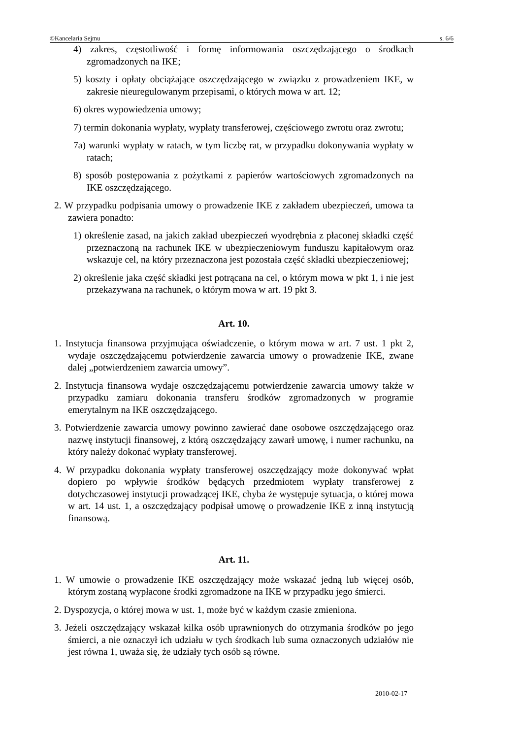©Kancelaria Sejmu s. 6/6
4) zakres, częstotliwość i formę informowania oszczędzającego o środkach zgromadzonych na IKE;
5) koszty i opłaty obciążające oszczędzającego w związku z prowadzeniem IKE, w zakresie nieuregulowanym przepisami, o których mowa w art. 12;
6) okres wypowiedzenia umowy;
7) termin dokonania wypłaty, wypłaty transferowej, częściowego zwrotu oraz zwrotu;
7a) warunki wypłaty w ratach, w tym liczbę rat, w przypadku dokonywania wypłaty w ratach;
8) sposób postępowania z pożytkami z papierów wartościowych zgromadzonych na IKE oszczędzającego.
2. W przypadku podpisania umowy o prowadzenie IKE z zakładem ubezpieczeń, umowa ta zawiera ponadto:
1) określenie zasad, na jakich zakład ubezpieczeń wyodrębnia z płaconej składki część przeznaczoną na rachunek IKE w ubezpieczeniowym funduszu kapitałowym oraz wskazuje cel, na który przeznaczona jest pozostała część składki ubezpieczeniowej;
2) określenie jaka część składki jest potrącana na cel, o którym mowa w pkt 1, i nie jest przekazywana na rachunek, o którym mowa w art. 19 pkt 3.
Art. 10.
1. Instytucja finansowa przyjmująca oświadczenie, o którym mowa w art. 7 ust. 1 pkt 2, wydaje oszczędzającemu potwierdzenie zawarcia umowy o prowadzenie IKE, zwane dalej „potwierdzeniem zawarcia umowy”.
2. Instytucja finansowa wydaje oszczędzającemu potwierdzenie zawarcia umowy także w przypadku zamiaru dokonania transferu środków zgromadzonych w programie emerytalnym na IKE oszczędzającego.
3. Potwierdzenie zawarcia umowy powinno zawierać dane osobowe oszczędzającego oraz nazwę instytucji finansowej, z którą oszczędzający zawarł umowę, i numer rachunku, na który należy dokonać wypłaty transferowej.
4. W przypadku dokonania wypłaty transferowej oszczędzający może dokonywać wpłat dopiero po wpływie środków będących przedmiotem wypłaty transferowej z dotychczasowej instytucji prowadzącej IKE, chyba że występuje sytuacja, o której mowa w art. 14 ust. 1, a oszczędzający podpisał umowę o prowadzenie IKE z inną instytucją finansową.
Art. 11.
1. W umowie o prowadzenie IKE oszczędzający może wskazać jedną lub więcej osób, którym zostaną wypłacone środki zgromadzone na IKE w przypadku jego śmierci.
2. Dyspozycja, o której mowa w ust. 1, może być w każdym czasie zmieniona.
3. Jeżeli oszczędzający wskazał kilka osób uprawnionych do otrzymania środków po jego śmierci, a nie oznaczył ich udziału w tych środkach lub suma oznaczonych udziałów nie jest równa 1, uważa się, że udziały tych osób są równe.
2010-02-17